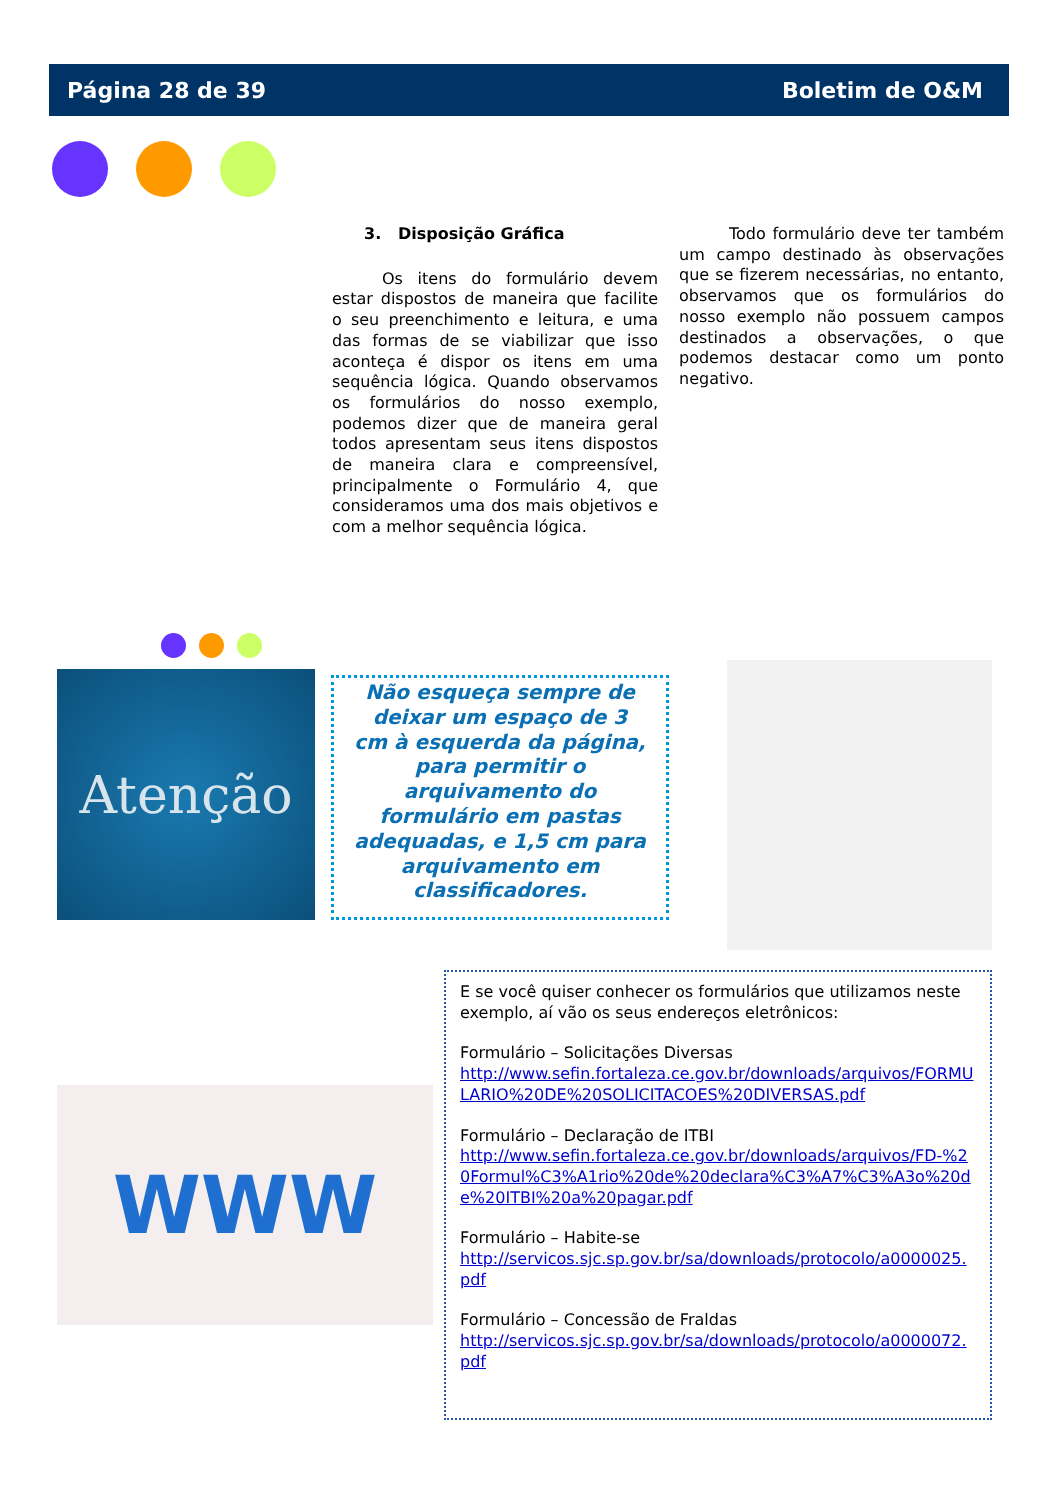Página 28 de 39 Boletim de O&M
3. Disposição Gráfica
Os itens do formulário devem estar dispostos de maneira que facilite o seu preenchimento e leitura, e uma das formas de se viabilizar que isso aconteça é dispor os itens em uma sequência lógica. Quando observamos os formulários do nosso exemplo, podemos dizer que de maneira geral todos apresentam seus itens dispostos de maneira clara e compreensível, principalmente o Formulário 4, que consideramos uma dos mais objetivos e com a melhor sequência lógica.
Todo formulário deve ter também um campo destinado às observações que se fizerem necessárias, no entanto, observamos que os formulários do nosso exemplo não possuem campos destinados a observações, o que podemos destacar como um ponto negativo.
Atenção
Não esqueça sempre de deixar um espaço de 3 cm à esquerda da página, para permitir o arquivamento do formulário em pastas adequadas, e 1,5 cm para arquivamento em classificadores.
WWW
E se você quiser conhecer os formulários que utilizamos neste exemplo, aí vão os seus endereços eletrônicos:
Formulário – Solicitações Diversas
http://www.sefin.fortaleza.ce.gov.br/downloads/arquivos/FORMULARIO%20DE%20SOLICITACOES%20DIVERSAS.pdf
Formulário – Declaração de ITBI
http://www.sefin.fortaleza.ce.gov.br/downloads/arquivos/FD-%20Formul%C3%A1rio%20de%20declara%C3%A7%C3%A3o%20de%20ITBI%20a%20pagar.pdf
Formulário – Habite-se
http://servicos.sjc.sp.gov.br/sa/downloads/protocolo/a0000025.pdf
Formulário – Concessão de Fraldas
http://servicos.sjc.sp.gov.br/sa/downloads/protocolo/a0000072.pdf